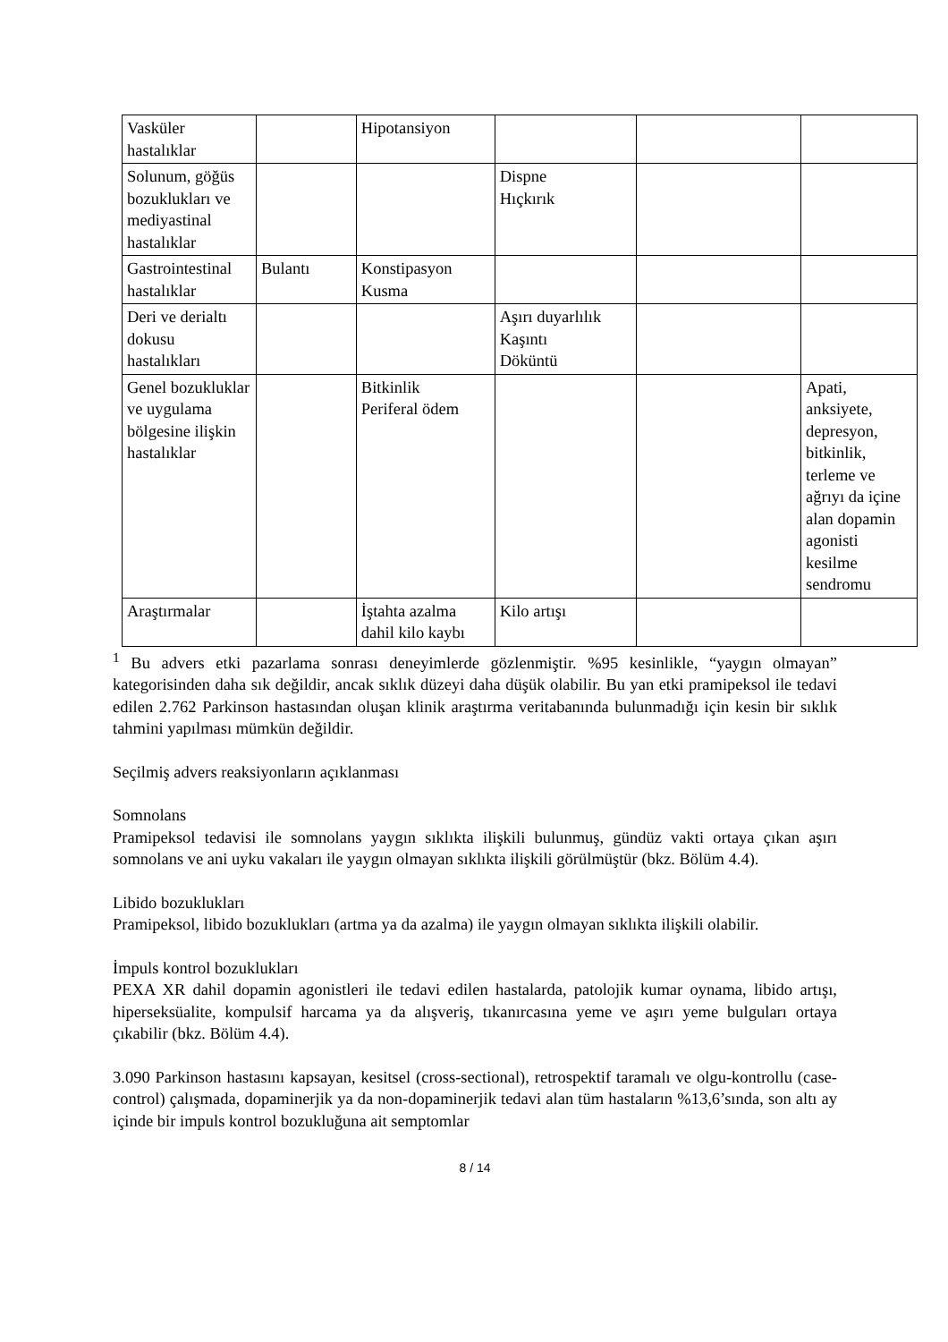| Vasküler hastalıklar | | Hipotansiyon | | | |
| Solunum, göğüs bozuklukları ve mediyastinal hastalıklar | | | Dispne Hıçkırık | | |
| Gastrointestinal hastalıklar | Bulantı | Konstipasyon Kusma | | | |
| Deri ve derialtı dokusu hastalıkları | | | Aşırı duyarlılık Kaşıntı Döküntü | | |
| Genel bozukluklar ve uygulama bölgesine ilişkin hastalıklar | | Bitkinlik Periferal ödem | | | Apati, anksiyete, depresyon, bitkinlik, terleme ve ağrıyı da içine alan dopamin agonisti kesilme sendromu |
| Araştırmalar | | İştahta azalma dahil kilo kaybı | Kilo artışı | | |
<sup>1</sup> Bu advers etki pazarlama sonrası deneyimlerde gözlenmiştir. %95 kesinlikle, “yaygın olmayan” kategorisinden daha sık değildir, ancak sıklık düzeyi daha düşük olabilir. Bu yan etki pramipeksol ile tedavi edilen 2.762 Parkinson hastasından oluşan klinik araştırma veritabanında bulunmadığı için kesin bir sıklık tahmini yapılması mümkün değildir.
Seçilmiş advers reaksiyonların açıklanması
Somnolans
Pramipeksol tedavisi ile somnolans yaygın sıklıkta ilişkili bulunmuş, gündüz vakti ortaya çıkan aşırı somnolans ve ani uyku vakaları ile yaygın olmayan sıklıkta ilişkili görülmüştür (bkz. Bölüm 4.4).
Libido bozuklukları
Pramipeksol, libido bozuklukları (artma ya da azalma) ile yaygın olmayan sıklıkta ilişkili olabilir.
İmpuls kontrol bozuklukları
PEXA XR dahil dopamin agonistleri ile tedavi edilen hastalarda, patolojik kumar oynama, libido artışı, hiperseksüalite, kompulsif harcama ya da alışveriş, tıkanırcasına yeme ve aşırı yeme bulguları ortaya çıkabilir (bkz. Bölüm 4.4).
3.090 Parkinson hastasını kapsayan, kesitsel (cross-sectional), retrospektif taramalı ve olgu-kontrollu (case-control) çalışmada, dopaminerjik ya da non-dopaminerjik tedavi alan tüm hastaların %13,6’sında, son altı ay içinde bir impuls kontrol bozukluğuna ait semptomlar
8 / 14